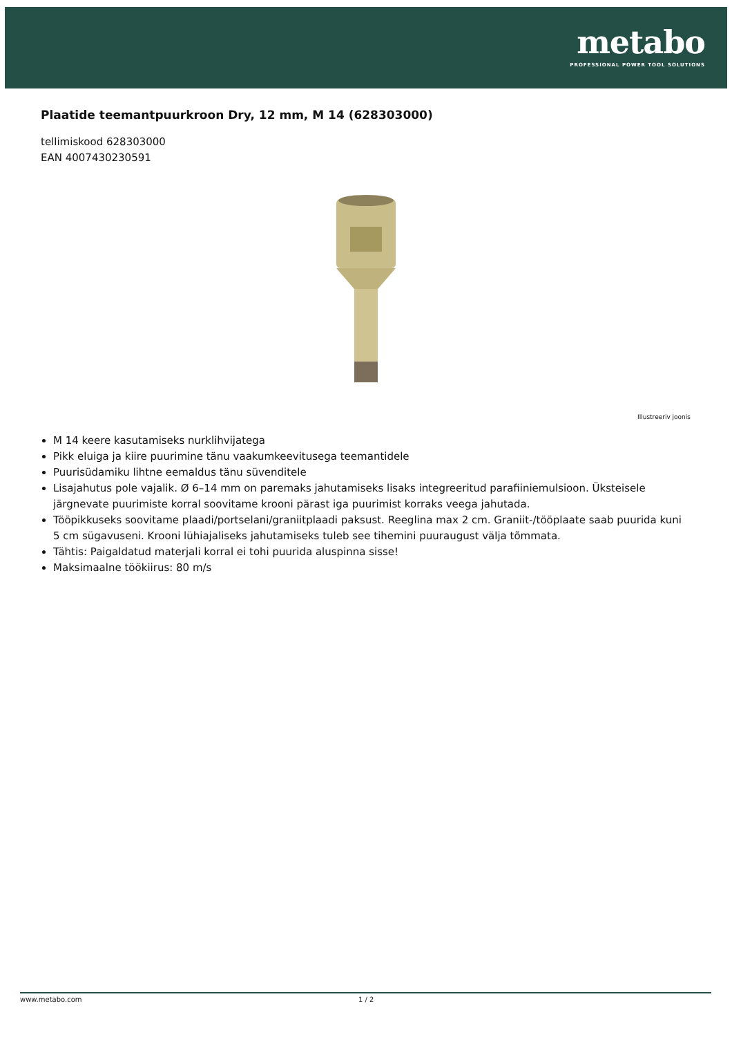metabo
PROFESSIONAL POWER TOOL SOLUTIONS
Plaatide teemantpuurkroon Dry, 12 mm, M 14 (628303000)
tellimiskood 628303000
EAN 4007430230591
Illustreeriv joonis
M 14 keere kasutamiseks nurklihvijatega
Pikk eluiga ja kiire puurimine tänu vaakumkeevitusega teemantidele
Puurisüdamiku lihtne eemaldus tänu süvenditele
Lisajahutus pole vajalik. Ø 6–14 mm on paremaks jahutamiseks lisaks integreeritud parafiiniemulsioon. Üksteisele järgnevate puurimiste korral soovitame krooni pärast iga puurimist korraks veega jahutada.
Tööpikkuseks soovitame plaadi/portselani/graniitplaadi paksust. Reeglina max 2 cm. Graniit-/tööplaate saab puurida kuni 5 cm sügavuseni. Krooni lühiajaliseks jahutamiseks tuleb see tihemini puuraugust välja tõmmata.
Tähtis: Paigaldatud materjali korral ei tohi puurida aluspinna sisse!
Maksimaalne töökiirus: 80 m/s
www.metabo.com 1 / 2